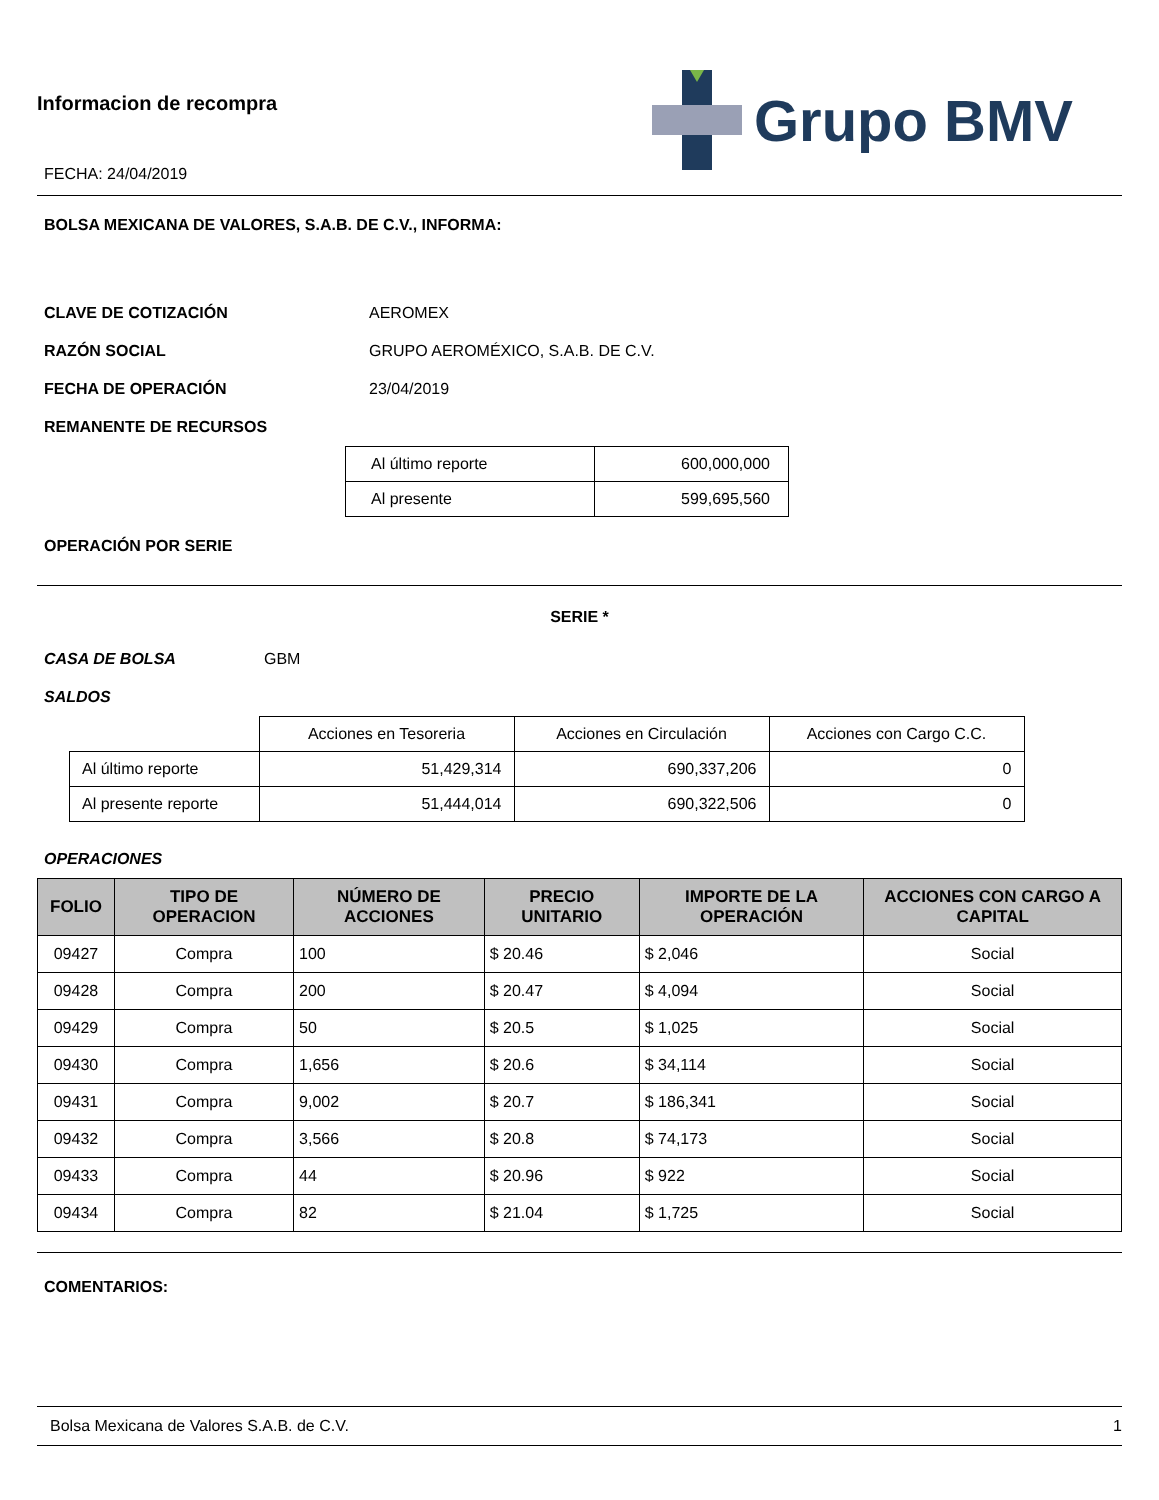Informacion de recompra
FECHA: 24/04/2019
Grupo BMV
BOLSA MEXICANA DE VALORES, S.A.B. DE C.V., INFORMA:
CLAVE DE COTIZACIÓN AEROMEX
RAZÓN SOCIAL
GRUPO AEROMÉXICO, S.A.B. DE C.V.
FECHA DE OPERACIÓN 23/04/2019
REMANENTE DE RECURSOS
| Al último reporte | 600,000,000 |
| Al presente | 599,695,560 |
OPERACIÓN POR SERIE
SERIE *
CASA DE BOLSA GBM
SALDOS
| | Acciones en Tesoreria | Acciones en Circulación | Acciones con Cargo C.C. |
| Al último reporte | 51,429,314 | 690,337,206 | 0 |
| Al presente reporte | 51,444,014 | 690,322,506 | 0 |
OPERACIONES
| FOLIO | TIPO DE OPERACION | NÚMERO DE ACCIONES | PRECIO UNITARIO | IMPORTE DE LA OPERACIÓN | ACCIONES CON CARGO A CAPITAL |
| --- | --- | --- | --- | --- | --- |
| 09427 | Compra | 100 | $ 20.46 | $ 2,046 | Social |
| 09428 | Compra | 200 | $ 20.47 | $ 4,094 | Social |
| 09429 | Compra | 50 | $ 20.5 | $ 1,025 | Social |
| 09430 | Compra | 1,656 | $ 20.6 | $ 34,114 | Social |
| 09431 | Compra | 9,002 | $ 20.7 | $ 186,341 | Social |
| 09432 | Compra | 3,566 | $ 20.8 | $ 74,173 | Social |
| 09433 | Compra | 44 | $ 20.96 | $ 922 | Social |
| 09434 | Compra | 82 | $ 21.04 | $ 1,725 | Social |
COMENTARIOS:
Bolsa Mexicana de Valores S.A.B. de C.V. 1